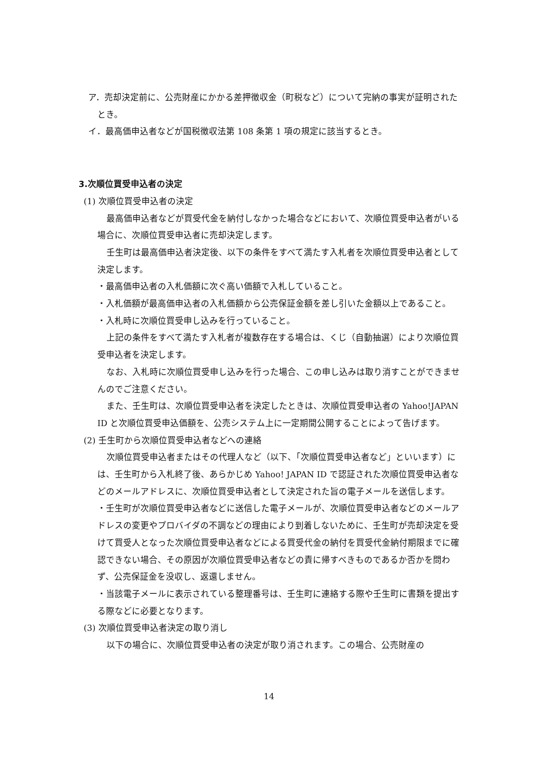ア．売却決定前に、公売財産にかかる差押徴収金（町税など）について完納の事実が証明されたとき。
イ．最高価申込者などが国税徴収法第 108 条第 1 項の規定に該当するとき。
3.次順位買受申込者の決定
(1) 次順位買受申込者の決定
最高価申込者などが買受代金を納付しなかった場合などにおいて、次順位買受申込者がいる場合に、次順位買受申込者に売却決定します。
壬生町は最高価申込者決定後、以下の条件をすべて満たす入札者を次順位買受申込者として決定します。
・最高価申込者の入札価額に次ぐ高い価額で入札していること。
・入札価額が最高価申込者の入札価額から公売保証金額を差し引いた金額以上であること。
・入札時に次順位買受申し込みを行っていること。
上記の条件をすべて満たす入札者が複数存在する場合は、くじ（自動抽選）により次順位買受申込者を決定します。
なお、入札時に次順位買受申し込みを行った場合、この申し込みは取り消すことができませんのでご注意ください。
また、壬生町は、次順位買受申込者を決定したときは、次順位買受申込者の Yahoo!JAPAN ID と次順位買受申込価額を、公売システム上に一定期間公開することによって告げます。
(2) 壬生町から次順位買受申込者などへの連絡
次順位買受申込者またはその代理人など（以下、「次順位買受申込者など」といいます）には、壬生町から入札終了後、あらかじめ Yahoo! JAPAN ID で認証された次順位買受申込者などのメールアドレスに、次順位買受申込者として決定された旨の電子メールを送信します。
・壬生町が次順位買受申込者などに送信した電子メールが、次順位買受申込者などのメールアドレスの変更やプロバイダの不調などの理由により到着しないために、壬生町が売却決定を受けて買受人となった次順位買受申込者などによる買受代金の納付を買受代金納付期限までに確認できない場合、その原因が次順位買受申込者などの責に帰すべきものであるか否かを問わず、公売保証金を没収し、返還しません。
・当該電子メールに表示されている整理番号は、壬生町に連絡する際や壬生町に書類を提出する際などに必要となります。
(3) 次順位買受申込者決定の取り消し
以下の場合に、次順位買受申込者の決定が取り消されます。この場合、公売財産の
14